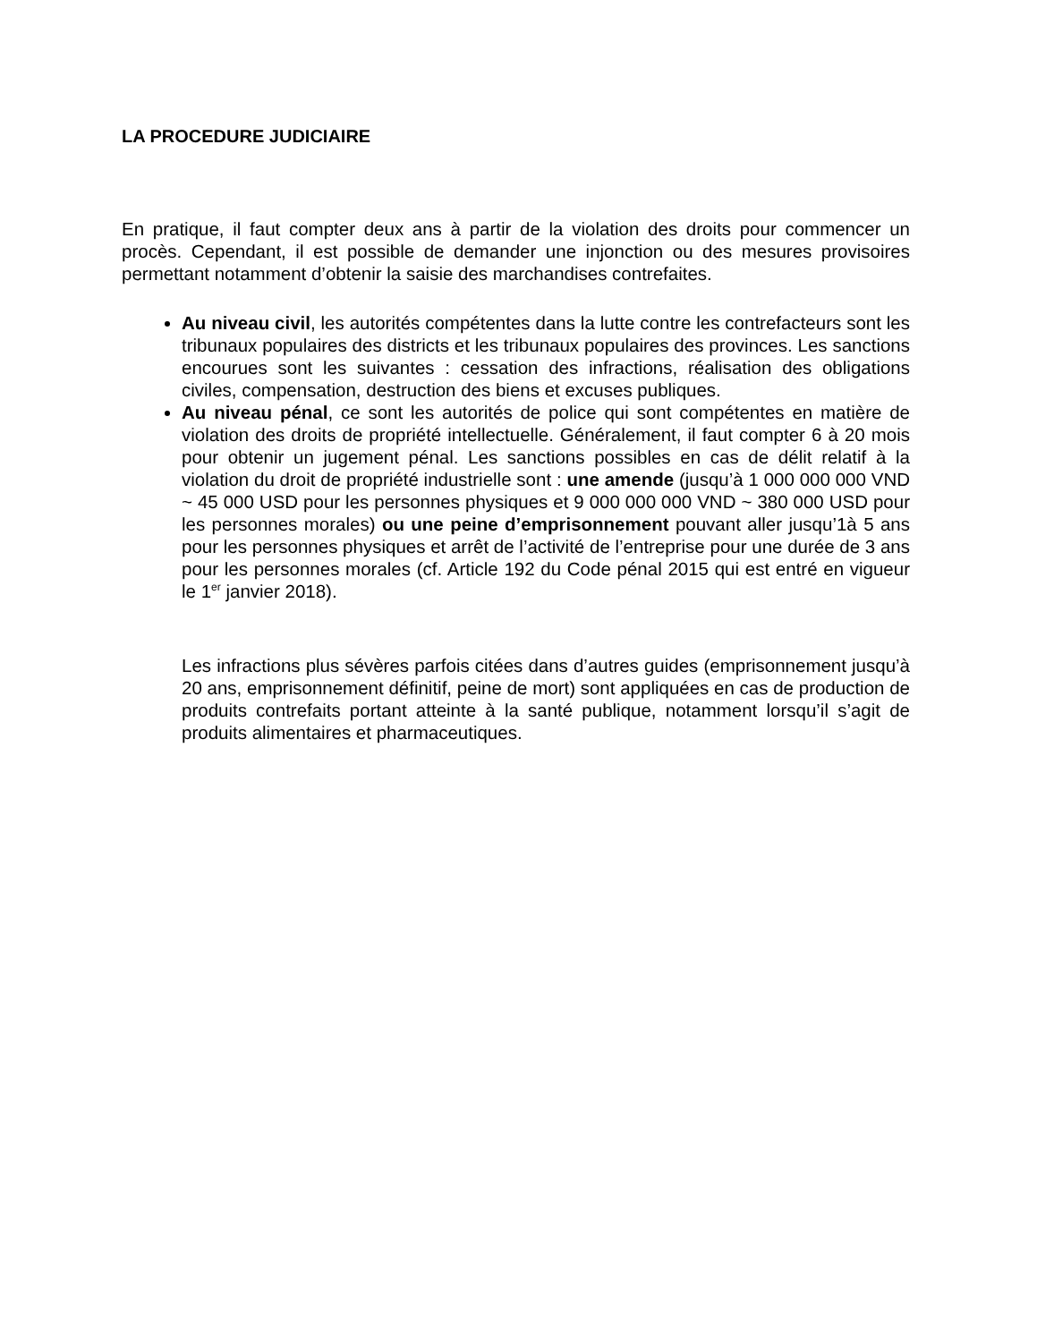LA PROCEDURE JUDICIAIRE
En pratique, il faut compter deux ans à partir de la violation des droits pour commencer un procès. Cependant, il est possible de demander une injonction ou des mesures provisoires permettant notamment d’obtenir la saisie des marchandises contrefaites.
Au niveau civil, les autorités compétentes dans la lutte contre les contrefacteurs sont les tribunaux populaires des districts et les tribunaux populaires des provinces. Les sanctions encourues sont les suivantes : cessation des infractions, réalisation des obligations civiles, compensation, destruction des biens et excuses publiques.
Au niveau pénal, ce sont les autorités de police qui sont compétentes en matière de violation des droits de propriété intellectuelle. Généralement, il faut compter 6 à 20 mois pour obtenir un jugement pénal. Les sanctions possibles en cas de délit relatif à la violation du droit de propriété industrielle sont : une amende (jusqu’à 1 000 000 000 VND ~ 45 000 USD pour les personnes physiques et 9 000 000 000 VND ~ 380 000 USD pour les personnes morales) ou une peine d’emprisonnement pouvant aller jusqu’1à 5 ans pour les personnes physiques et arrêt de l’activité de l’entreprise pour une durée de 3 ans pour les personnes morales (cf. Article 192 du Code pénal 2015 qui est entré en vigueur le 1<sup>er</sup> janvier 2018).
Les infractions plus sévères parfois citées dans d’autres guides (emprisonnement jusqu’à 20 ans, emprisonnement définitif, peine de mort) sont appliquées en cas de production de produits contrefaits portant atteinte à la santé publique, notamment lorsqu’il s’agit de produits alimentaires et pharmaceutiques.